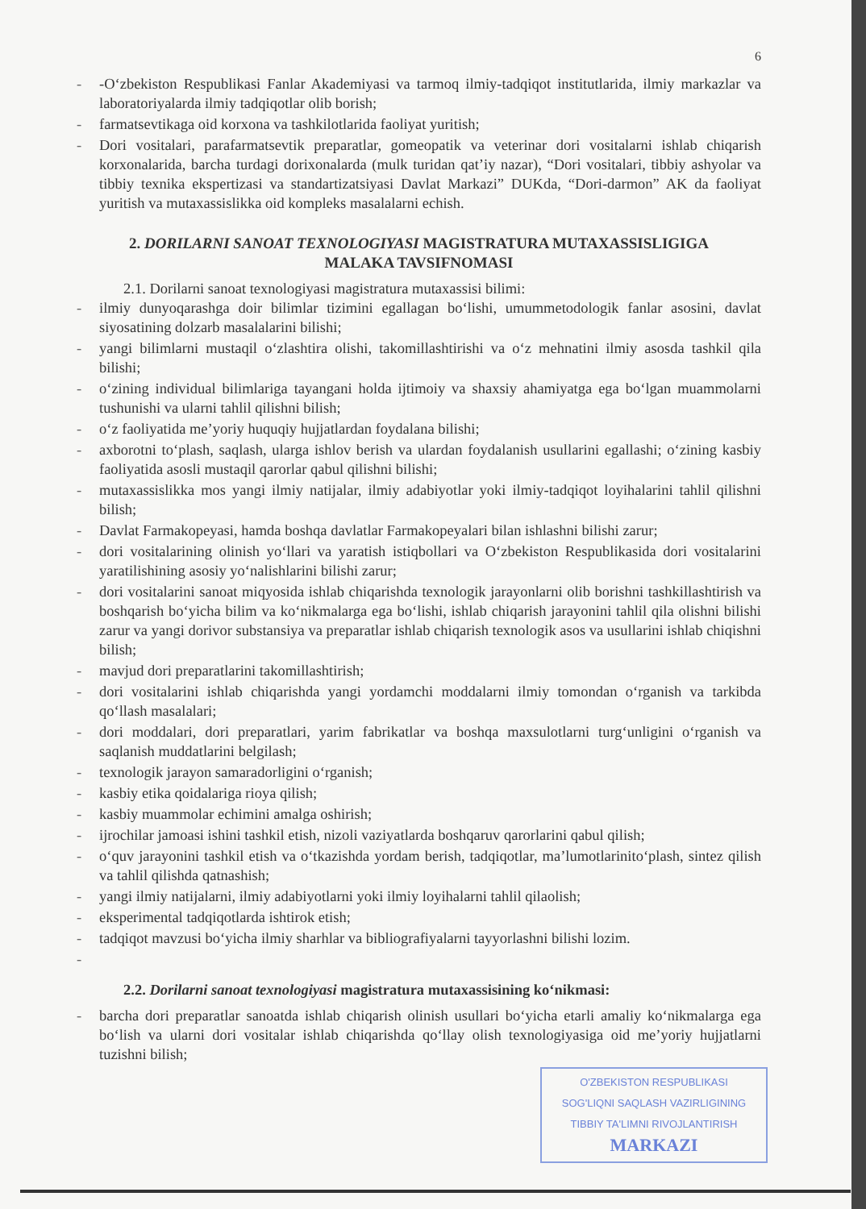6
- -O‘zbekiston Respublikasi Fanlar Akademiyasi va tarmoq ilmiy-tadqiqot institutlarida, ilmiy markazlar va laboratoriyalarda ilmiy tadqiqotlar olib borish;
- farmatsevtikaga oid korxona va tashkilotlarida faoliyat yuritish;
- Dori vositalari, parafarmatsevtik preparatlar, gomeopatik va veterinar dori vositalarni ishlab chiqarish korxonalarida, barcha turdagi dorixonalarda (mulk turidan qat’iy nazar), “Dori vositalari, tibbiy ashyolar va tibbiy texnika ekspertizasi va standartizatsiyasi Davlat Markazi” DUKda, “Dori-darmon” AK da faoliyat yuritish va mutaxassislikka oid kompleks masalalarni echish.
2. DORILARNI SANOAT TEXNOLOGIYASI MAGISTRATURA MUTAXASSISLIGIGA
MALAKA TAVSIFNOMASI
2.1. Dorilarni sanoat texnologiyasi magistratura mutaxassisi bilimi:
- ilmiy dunyoqarashga doir bilimlar tizimini egallagan bo‘lishi, umummetodologik fanlar asosini, davlat siyosatining dolzarb masalalarini bilishi;
- yangi bilimlarni mustaqil o‘zlashtira olishi, takomillashtirishi va o‘z mehnatini ilmiy asosda tashkil qila bilishi;
- o‘zining individual bilimlariga tayangani holda ijtimoiy va shaxsiy ahamiyatga ega bo‘lgan muammolarni tushunishi va ularni tahlil qilishni bilish;
- o‘z faoliyatida me’yoriy huquqiy hujjatlardan foydalana bilishi;
- axborotni to‘plash, saqlash, ularga ishlov berish va ulardan foydalanish usullarini egallashi; o‘zining kasbiy faoliyatida asosli mustaqil qarorlar qabul qilishni bilishi;
- mutaxassislikka mos yangi ilmiy natijalar, ilmiy adabiyotlar yoki ilmiy-tadqiqot loyihalarini tahlil qilishni bilish;
- Davlat Farmakopeyasi, hamda boshqa davlatlar Farmakopeyalari bilan ishlashni bilishi zarur;
- dori vositalarining olinish yo‘llari va yaratish istiqbollari va O‘zbekiston Respublikasida dori vositalarini yaratilishining asosiy yo‘nalishlarini bilishi zarur;
- dori vositalarini sanoat miqyosida ishlab chiqarishda texnologik jarayonlarni olib borishni tashkillashtirish va boshqarish bo‘yicha bilim va ko‘nikmalarga ega bo‘lishi, ishlab chiqarish jarayonini tahlil qila olishni bilishi zarur va yangi dorivor substansiya va preparatlar ishlab chiqarish texnologik asos va usullarini ishlab chiqishni bilish;
- mavjud dori preparatlarini takomillashtirish;
- dori vositalarini ishlab chiqarishda yangi yordamchi moddalarni ilmiy tomondan o‘rganish va tarkibda qo‘llash masalalari;
- dori moddalari, dori preparatlari, yarim fabrikatlar va boshqa maxsulotlarni turg‘unligini o‘rganish va saqlanish muddatlarini belgilash;
- texnologik jarayon samaradorligini o‘rganish;
- kasbiy etika qoidalariga rioya qilish;
- kasbiy muammolar echimini amalga oshirish;
- ijrochilar jamoasi ishini tashkil etish, nizoli vaziyatlarda boshqaruv qarorlarini qabul qilish;
- o‘quv jarayonini tashkil etish va o‘tkazishda yordam berish, tadqiqotlar, ma’lumotlarinito‘plash, sintez qilish va tahlil qilishda qatnashish;
- yangi ilmiy natijalarni, ilmiy adabiyotlarni yoki ilmiy loyihalarni tahlil qilaolish;
- eksperimental tadqiqotlarda ishtirok etish;
- tadqiqot mavzusi bo‘yicha ilmiy sharhlar va bibliografiyalarni tayyorlashni bilishi lozim.
-
2.2. Dorilarni sanoat texnologiyasi magistratura mutaxassisining ko‘nikmasi:
- barcha dori preparatlar sanoatda ishlab chiqarish olinish usullari bo‘yicha etarli amaliy ko‘nikmalarga ega bo‘lish va ularni dori vositalar ishlab chiqarishda qo‘llay olish texnologiyasiga oid me’yoriy hujjatlarni tuzishni bilish;
O'ZBEKISTON RESPUBLIKASI
SOG'LIQNI SAQLASH VAZIRLIGINING
TIBBIY TA'LIMNI RIVOJLANTIRISH
MARKAZI